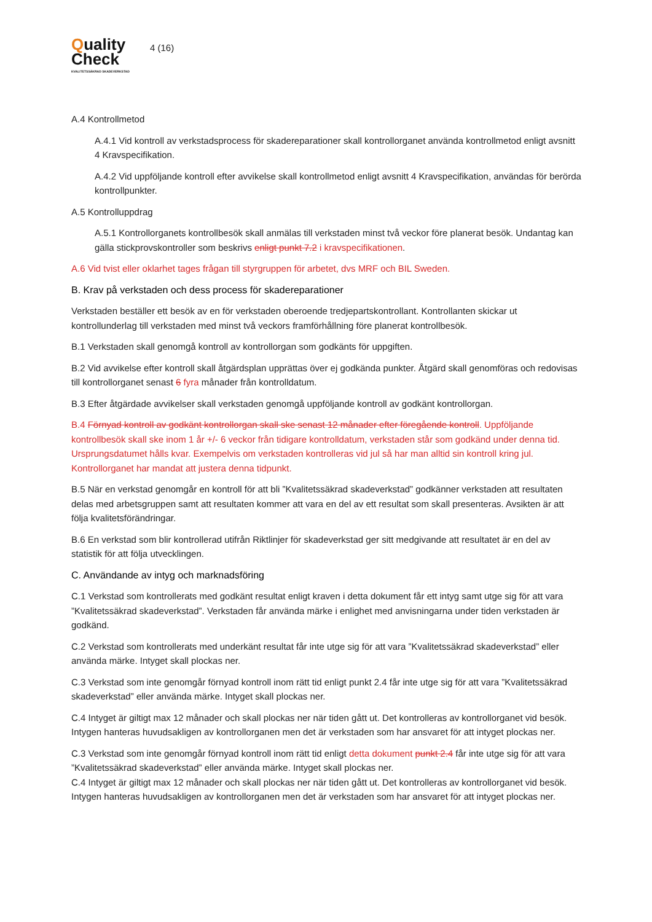Quality
Check
KVALITETSSÄKRAD SKADEVERKSTAD
4 (16)
A.4 Kontrollmetod
A.4.1 Vid kontroll av verkstadsprocess för skadereparationer skall kontrollorganet använda kontrollmetod enligt avsnitt 4 Kravspecifikation.
A.4.2 Vid uppföljande kontroll efter avvikelse skall kontrollmetod enligt avsnitt 4 Kravspecifikation, användas för berörda kontrollpunkter.
A.5 Kontrolluppdrag
A.5.1 Kontrollorganets kontrollbesök skall anmälas till verkstaden minst två veckor före planerat besök. Undantag kan gälla stickprovskontroller som beskrivs enligt punkt 7.2 i kravspecifikationen.
A.6 Vid tvist eller oklarhet tages frågan till styrgruppen för arbetet, dvs MRF och BIL Sweden.
B. Krav på verkstaden och dess process för skadereparationer
Verkstaden beställer ett besök av en för verkstaden oberoende tredjepartskontrollant. Kontrollanten skickar ut kontrollunderlag till verkstaden med minst två veckors framförhållning före planerat kontrollbesök.
B.1 Verkstaden skall genomgå kontroll av kontrollorgan som godkänts för uppgiften.
B.2 Vid avvikelse efter kontroll skall åtgärdsplan upprättas över ej godkända punkter. Åtgärd skall genomföras och redovisas till kontrollorganet senast 6 fyra månader från kontrolldatum.
B.3 Efter åtgärdade avvikelser skall verkstaden genomgå uppföljande kontroll av godkänt kontrollorgan.
B.4 Förnyad kontroll av godkänt kontrollorgan skall ske senast 12 månader efter föregående kontroll. Uppföljande kontrollbesök skall ske inom 1 år +/- 6 veckor från tidigare kontrolldatum, verkstaden står som godkänd under denna tid. Ursprungsdatumet hålls kvar. Exempelvis om verkstaden kontrolleras vid jul så har man alltid sin kontroll kring jul. Kontrollorganet har mandat att justera denna tidpunkt.
B.5 När en verkstad genomgår en kontroll för att bli ”Kvalitetssäkrad skadeverkstad” godkänner verkstaden att resultaten delas med arbetsgruppen samt att resultaten kommer att vara en del av ett resultat som skall presenteras. Avsikten är att följa kvalitetsförändringar.
B.6 En verkstad som blir kontrollerad utifrån Riktlinjer för skadeverkstad ger sitt medgivande att resultatet är en del av statistik för att följa utvecklingen.
C. Användande av intyg och marknadsföring
C.1 Verkstad som kontrollerats med godkänt resultat enligt kraven i detta dokument får ett intyg samt utge sig för att vara ”Kvalitetssäkrad skadeverkstad”. Verkstaden får använda märke i enlighet med anvisningarna under tiden verkstaden är godkänd.
C.2 Verkstad som kontrollerats med underkänt resultat får inte utge sig för att vara ”Kvalitetssäkrad skadeverkstad” eller använda märke. Intyget skall plockas ner.
C.3 Verkstad som inte genomgår förnyad kontroll inom rätt tid enligt punkt 2.4 får inte utge sig för att vara ”Kvalitetssäkrad skadeverkstad” eller använda märke. Intyget skall plockas ner.
C.4 Intyget är giltigt max 12 månader och skall plockas ner när tiden gått ut. Det kontrolleras av kontrollorganet vid besök. Intygen hanteras huvudsakligen av kontrollorganen men det är verkstaden som har ansvaret för att intyget plockas ner.
C.3 Verkstad som inte genomgår förnyad kontroll inom rätt tid enligt detta dokument punkt 2.4 får inte utge sig för att vara ”Kvalitetssäkrad skadeverkstad” eller använda märke. Intyget skall plockas ner.
C.4 Intyget är giltigt max 12 månader och skall plockas ner när tiden gått ut. Det kontrolleras av kontrollorganet vid besök. Intygen hanteras huvudsakligen av kontrollorganen men det är verkstaden som har ansvaret för att intyget plockas ner.